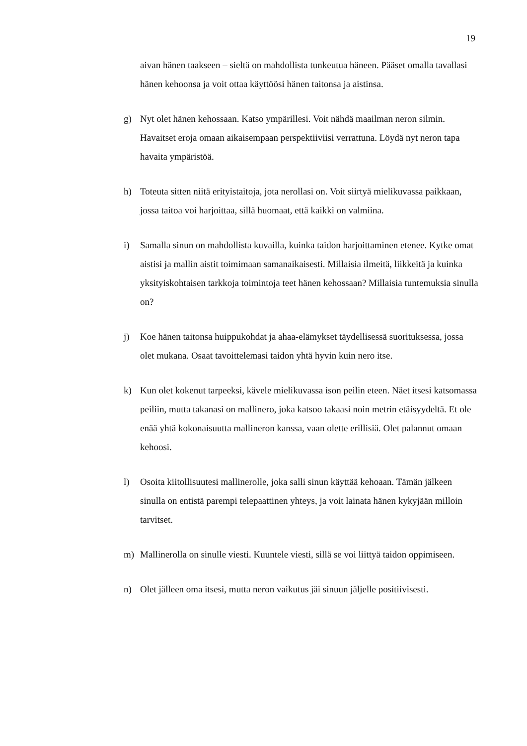19
aivan hänen taakseen – sieltä on mahdollista tunkeutua häneen. Pääset omalla tavallasi hänen kehoonsa ja voit ottaa käyttöösi hänen taitonsa ja aistinsa.
g) Nyt olet hänen kehossaan. Katso ympärillesi. Voit nähdä maailman neron silmin. Havaitset eroja omaan aikaisempaan perspektiiviisi verrattuna. Löydä nyt neron tapa havaita ympäristöä.
h) Toteuta sitten niitä erityistaitoja, jota nerollasi on. Voit siirtyä mielikuvassa paikkaan, jossa taitoa voi harjoittaa, sillä huomaat, että kaikki on valmiina.
i) Samalla sinun on mahdollista kuvailla, kuinka taidon harjoittaminen etenee. Kytke omat aistisi ja mallin aistit toimimaan samanaikaisesti. Millaisia ilmeitä, liikkeitä ja kuinka yksityiskohtaisen tarkkoja toimintoja teet hänen kehossaan? Millaisia tuntemuksia sinulla on?
j) Koe hänen taitonsa huippukohdat ja ahaa-elämykset täydellisessä suorituksessa, jossa olet mukana. Osaat tavoittelemasi taidon yhtä hyvin kuin nero itse.
k) Kun olet kokenut tarpeeksi, kävele mielikuvassa ison peilin eteen. Näet itsesi katsomassa peiliin, mutta takanasi on mallinero, joka katsoo takaasi noin metrin etäisyydeltä. Et ole enää yhtä kokonaisuutta mallineron kanssa, vaan olette erillisiä. Olet palannut omaan kehoosi.
l) Osoita kiitollisuutesi mallinerolle, joka salli sinun käyttää kehoaan. Tämän jälkeen sinulla on entistä parempi telepaattinen yhteys, ja voit lainata hänen kykyjään milloin tarvitset.
m) Mallinerolla on sinulle viesti. Kuuntele viesti, sillä se voi liittyä taidon oppimiseen.
n) Olet jälleen oma itsesi, mutta neron vaikutus jäi sinuun jäljelle positiivisesti.